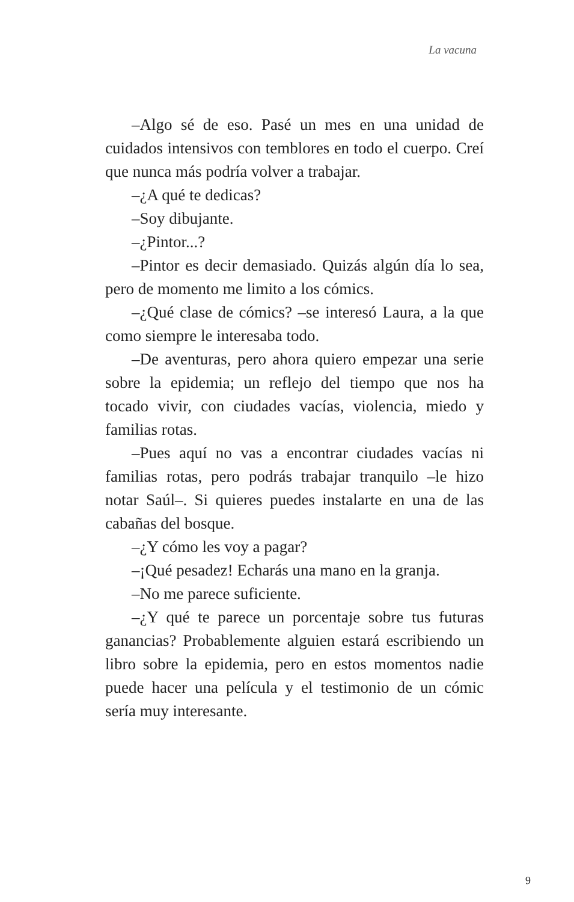La vacuna
–Algo sé de eso. Pasé un mes en una unidad de cuidados intensivos con temblores en todo el cuerpo. Creí que nunca más podría volver a trabajar.
–¿A qué te dedicas?
–Soy dibujante.
–¿Pintor...?
–Pintor es decir demasiado. Quizás algún día lo sea, pero de momento me limito a los cómics.
–¿Qué clase de cómics? –se interesó Laura, a la que como siempre le interesaba todo.
–De aventuras, pero ahora quiero empezar una serie sobre la epidemia; un reflejo del tiempo que nos ha tocado vivir, con ciudades vacías, violencia, miedo y familias rotas.
–Pues aquí no vas a encontrar ciudades vacías ni familias rotas, pero podrás trabajar tranquilo –le hizo notar Saúl–. Si quieres puedes instalarte en una de las cabañas del bosque.
–¿Y cómo les voy a pagar?
–¡Qué pesadez! Echarás una mano en la granja.
–No me parece suficiente.
–¿Y qué te parece un porcentaje sobre tus futuras ganancias? Probablemente alguien estará escribiendo un libro sobre la epidemia, pero en estos momentos nadie puede hacer una película y el testimonio de un cómic sería muy interesante.
9